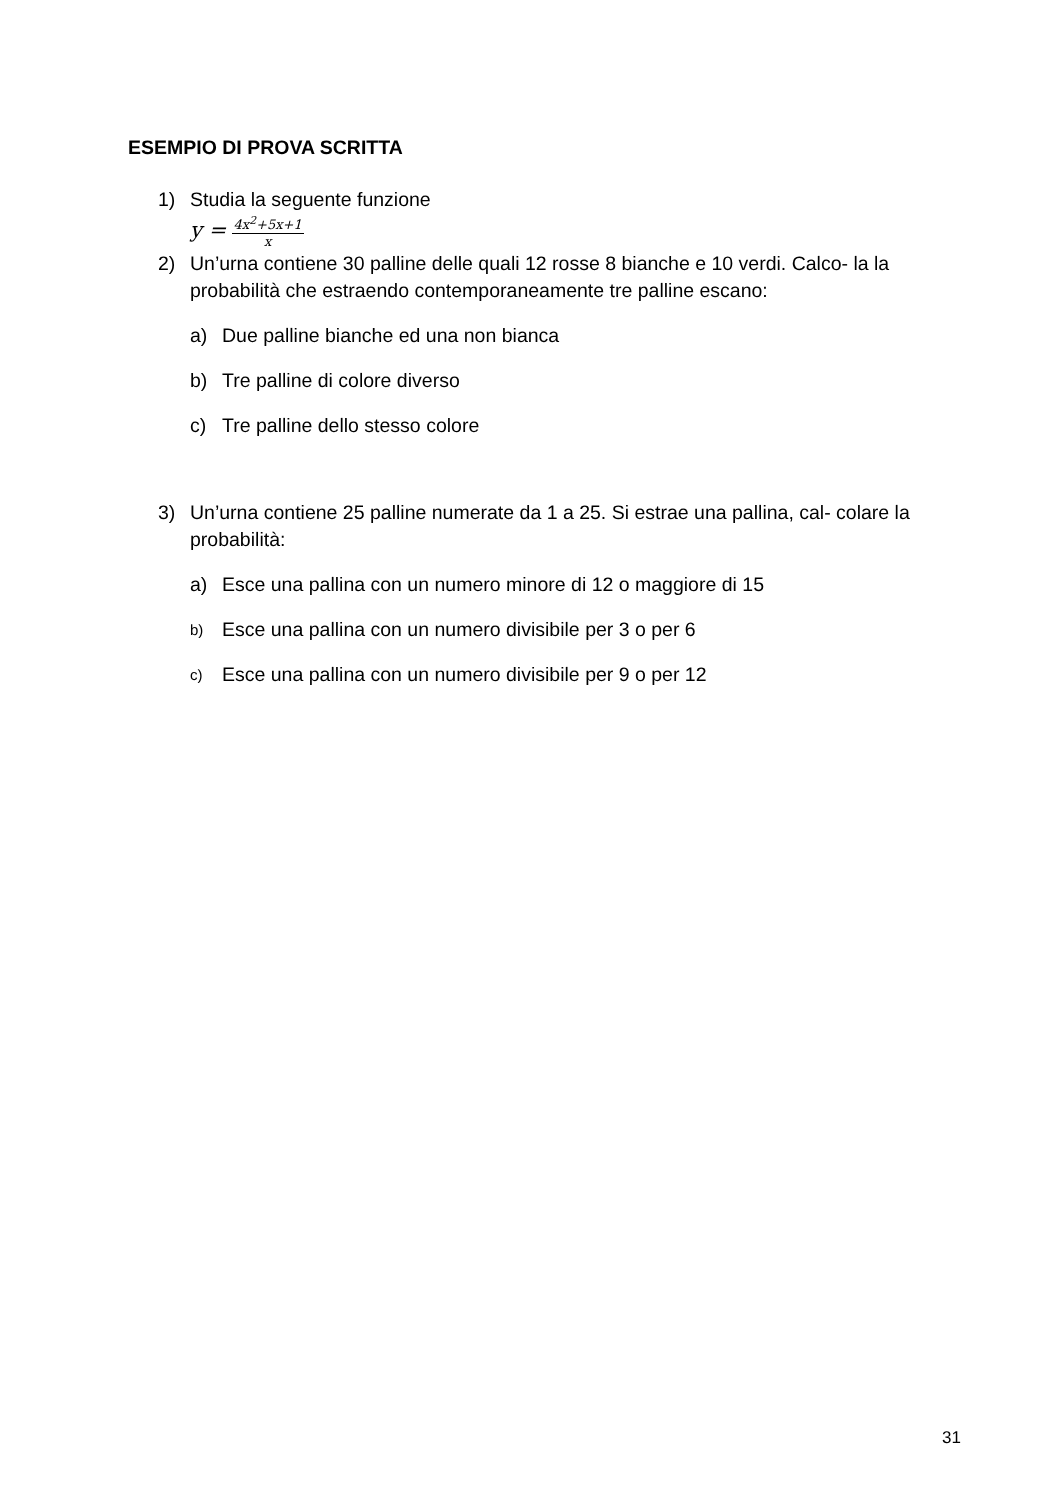ESEMPIO DI PROVA SCRITTA
1) Studia la seguente funzione
y =
4x<sup>2</sup>+5x+1
x
2) Un’urna contiene 30 palline delle quali 12 rosse 8 bianche e 10 verdi. Calco- la la probabilità che estraendo contemporaneamente tre palline escano:
a) Due palline bianche ed una non bianca
b) Tre palline di colore diverso
c) Tre palline dello stesso colore
3) Un’urna contiene 25 palline numerate da 1 a 25. Si estrae una pallina, cal- colare la probabilità:
a) Esce una pallina con un numero minore di 12 o maggiore di 15
b)
Esce una pallina con un numero divisibile per 3 o per 6
c)
Esce una pallina con un numero divisibile per 9 o per 12
31